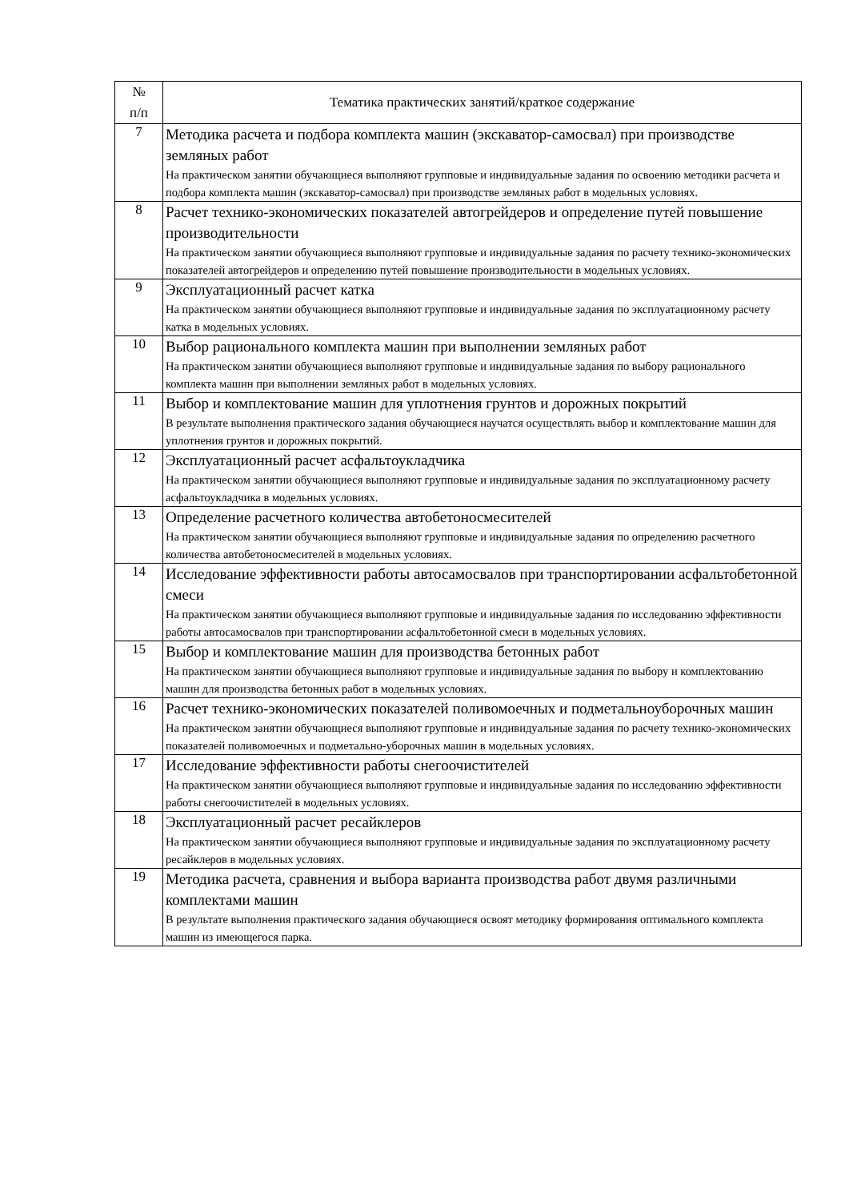| № п/п | Тематика практических занятий/краткое содержание |
| --- | --- |
| 7 | Методика расчета и подбора комплекта машин (экскаватор-самосвал) при производстве земляных работ На практическом занятии обучающиеся выполняют групповые и индивидуальные задания по освоению методики расчета и подбора комплекта машин (экскаватор-самосвал) при производстве земляных работ в модельных условиях. |
| 8 | Расчет технико-экономических показателей автогрейдеров и определение путей повышение производительности На практическом занятии обучающиеся выполняют групповые и индивидуальные задания по расчету технико-экономических показателей автогрейдеров и определению путей повышение производительности в модельных условиях. |
| 9 | Эксплуатационный расчет катка На практическом занятии обучающиеся выполняют групповые и индивидуальные задания по эксплуатационному расчету катка в модельных условиях. |
| 10 | Выбор рационального комплекта машин при выполнении земляных работ На практическом занятии обучающиеся выполняют групповые и индивидуальные задания по выбору рационального комплекта машин при выполнении земляных работ в модельных условиях. |
| 11 | Выбор и комплектование машин для уплотнения грунтов и дорожных покрытий В результате выполнения практического задания обучающиеся научатся осуществлять выбор и комплектование машин для уплотнения грунтов и дорожных покрытий. |
| 12 | Эксплуатационный расчет асфальтоукладчика На практическом занятии обучающиеся выполняют групповые и индивидуальные задания по эксплуатационному расчету асфальтоукладчика в модельных условиях. |
| 13 | Определение расчетного количества автобетоносмесителей На практическом занятии обучающиеся выполняют групповые и индивидуальные задания по определению расчетного количества автобетоносмесителей в модельных условиях. |
| 14 | Исследование эффективности работы автосамосвалов при транспортировании асфальтобетонной смеси На практическом занятии обучающиеся выполняют групповые и индивидуальные задания по исследованию эффективности работы автосамосвалов при транспортировании асфальтобетонной смеси в модельных условиях. |
| 15 | Выбор и комплектование машин для производства бетонных работ На практическом занятии обучающиеся выполняют групповые и индивидуальные задания по выбору и комплектованию машин для производства бетонных работ в модельных условиях. |
| 16 | Расчет технико-экономических показателей поливомоечных и подметальноуборочных машин На практическом занятии обучающиеся выполняют групповые и индивидуальные задания по расчету технико-экономических показателей поливомоечных и подметально-уборочных машин в модельных условиях. |
| 17 | Исследование эффективности работы снегоочистителей На практическом занятии обучающиеся выполняют групповые и индивидуальные задания по исследованию эффективности работы снегоочистителей в модельных условиях. |
| 18 | Эксплуатационный расчет ресайклеров На практическом занятии обучающиеся выполняют групповые и индивидуальные задания по эксплуатационному расчету ресайклеров в модельных условиях. |
| 19 | Методика расчета, сравнения и выбора варианта производства работ двумя различными комплектами машин В результате выполнения практического задания обучающиеся освоят методику формирования оптимального комплекта машин из имеющегося парка. |